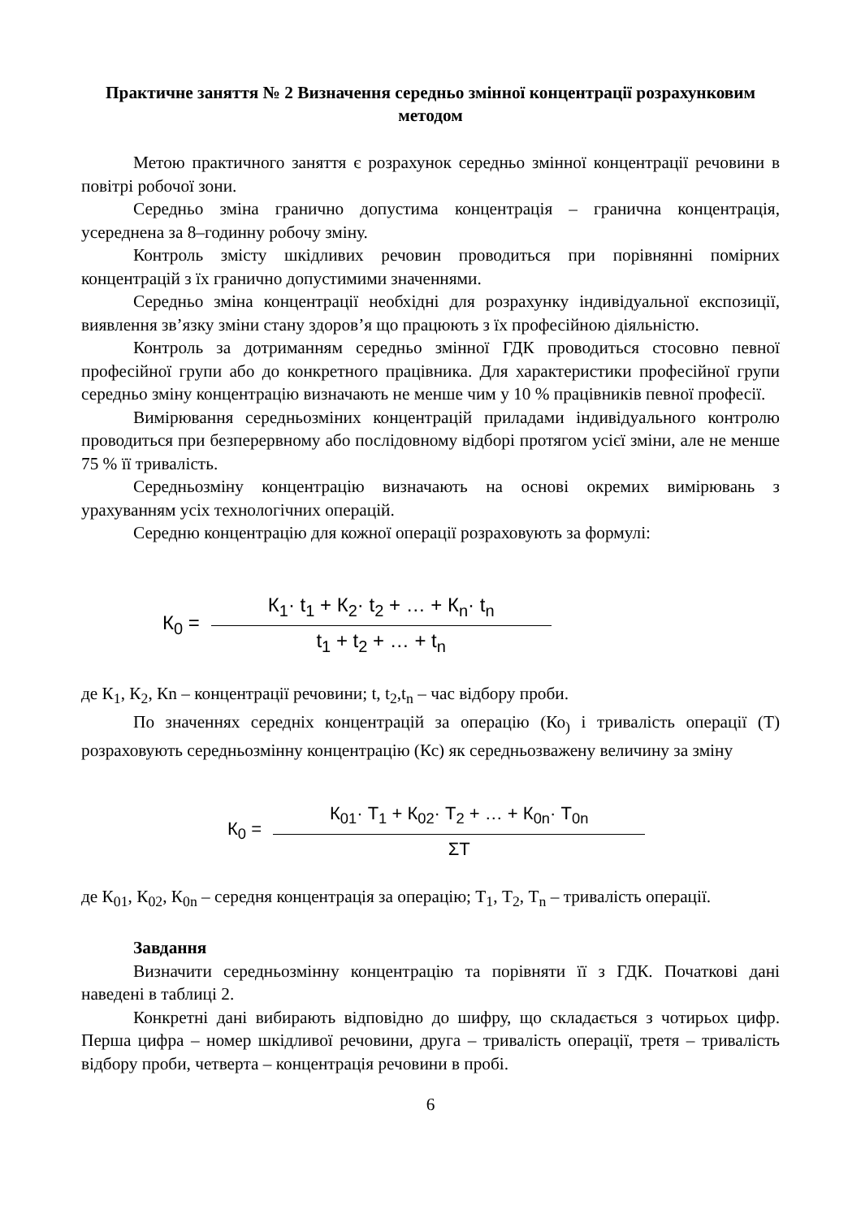Практичне заняття № 2 Визначення середньо змінної концентрації розрахунковим методом
Метою практичного заняття є розрахунок середньо змінної концентрації речовини в повітрі робочої зони.
Середньо зміна гранично допустима концентрація – гранична концентрація, усереднена за 8–годинну робочу зміну.
Контроль змісту шкідливих речовин проводиться при порівнянні помірних концентрацій з їх гранично допустимими значеннями.
Середньо зміна концентрації необхідні для розрахунку індивідуальної експозиції, виявлення зв’язку зміни стану здоров’я що працюють з їх професійною діяльністю.
Контроль за дотриманням середньо змінної ГДК проводиться стосовно певної професійної групи або до конкретного працівника. Для характеристики професійної групи середньо зміну концентрацію визначають не менше чим у 10 % працівників певної професії.
Вимірювання середньозміних концентрацій приладами індивідуального контролю проводиться при безперервному або послідовному відборі протягом усієї зміни, але не менше 75 % її тривалість.
Середньозміну концентрацію визначають на основі окремих вимірювань з урахуванням усіх технологічних операцій.
Середню концентрацію для кожної операції розраховують за формулі:
К<sub>0</sub> =
К<sub>1</sub>· t<sub>1</sub> + К<sub>2</sub>· t<sub>2</sub> + … + К<sub>n</sub>· t<sub>n</sub>
t<sub>1</sub> + t<sub>2</sub> + … + t<sub>n</sub>
де К<sub>1</sub>, К<sub>2</sub>, Кn – концентрації речовини; t, t<sub>2</sub>,t<sub>n</sub> – час відбору проби.
По значеннях середніх концентрацій за операцію (Ко<sub>)</sub> і тривалість операції (Т) розраховують середньозмінну концентрацію (Кс) як середньозважену величину за зміну
К<sub>0</sub> =
К<sub>01</sub>· Т<sub>1</sub> + К<sub>02</sub>· Т<sub>2</sub> + … + К<sub>0n</sub>· Т<sub>0n</sub>
ΣТ
де К<sub>01</sub>, К<sub>02</sub>, К<sub>0n</sub> – середня концентрація за операцію; Т<sub>1</sub>, Т<sub>2</sub>, Т<sub>n</sub> – тривалість операції.
Завдання
Визначити середньозмінну концентрацію та порівняти її з ГДК. Початкові дані наведені в таблиці 2.
Конкретні дані вибирають відповідно до шифру, що складається з чотирьох цифр. Перша цифра – номер шкідливої речовини, друга – тривалість операції, третя – тривалість відбору проби, четверта – концентрація речовини в пробі.
6